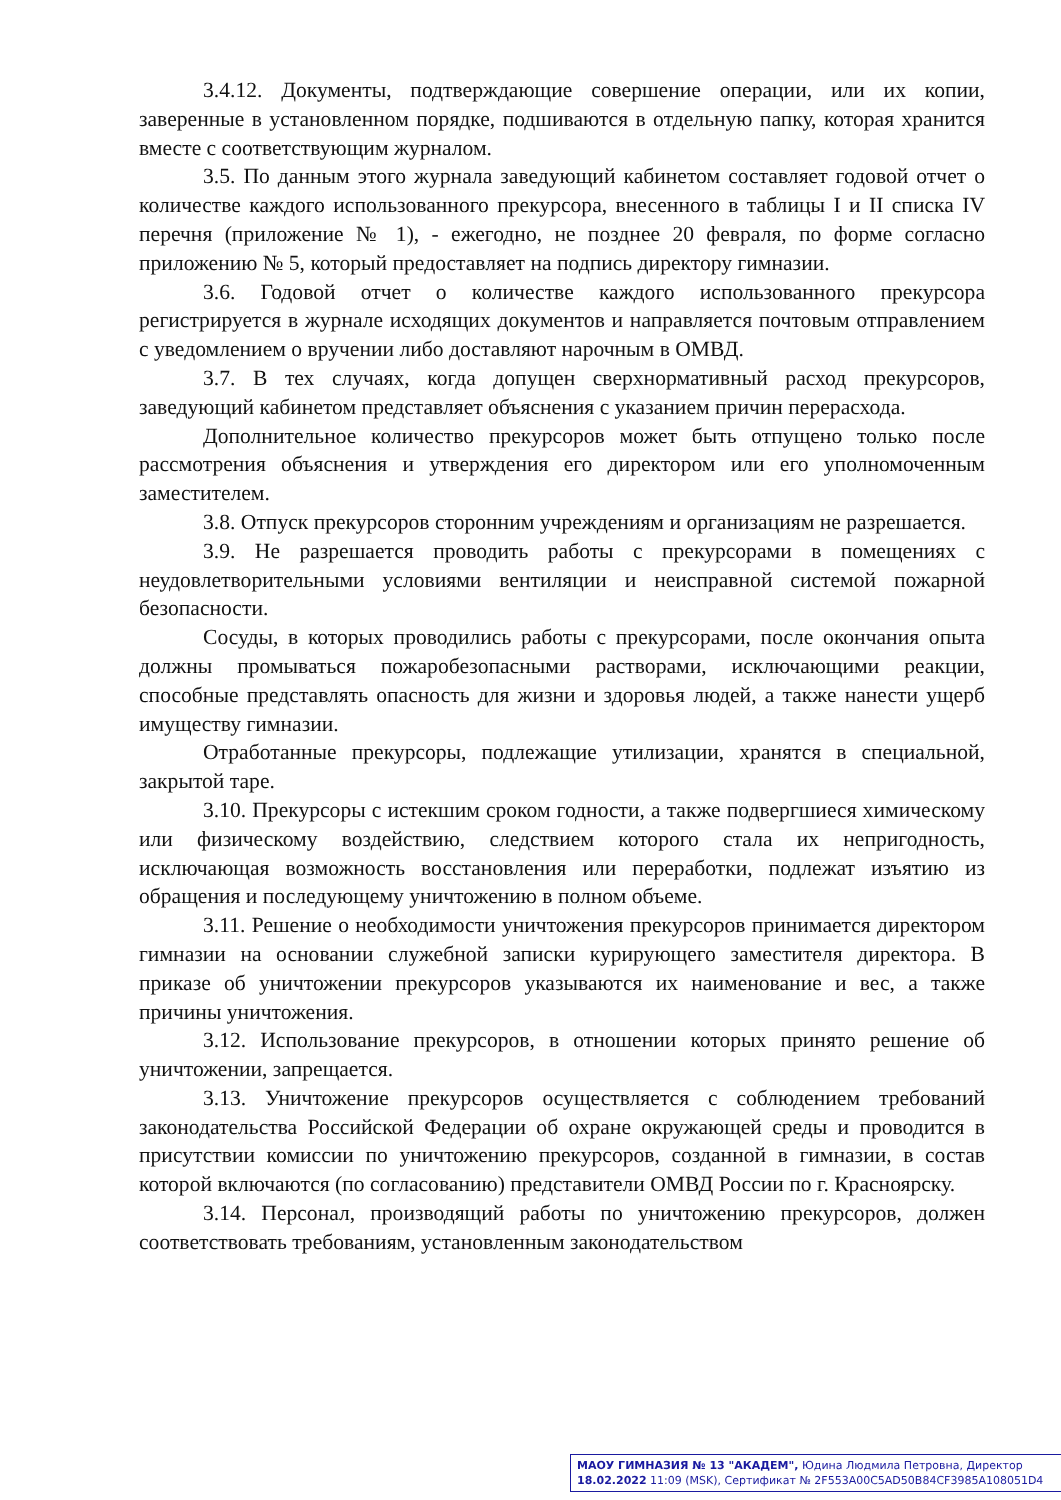3.4.12. Документы, подтверждающие совершение операции, или их копии, заверенные в установленном порядке, подшиваются в отдельную папку, которая хранится вместе с соответствующим журналом.
3.5. По данным этого журнала заведующий кабинетом составляет годовой отчет о количестве каждого использованного прекурсора, внесенного в таблицы I и II списка IV перечня (приложение № 1), - ежегодно, не позднее 20 февраля, по форме согласно приложению № 5, который предоставляет на подпись директору гимназии.
3.6. Годовой отчет о количестве каждого использованного прекурсора регистрируется в журнале исходящих документов и направляется почтовым отправлением с уведомлением о вручении либо доставляют нарочным в ОМВД.
3.7. В тех случаях, когда допущен сверхнормативный расход прекурсоров, заведующий кабинетом представляет объяснения с указанием причин перерасхода.
Дополнительное количество прекурсоров может быть отпущено только после рассмотрения объяснения и утверждения его директором или его уполномоченным заместителем.
3.8. Отпуск прекурсоров сторонним учреждениям и организациям не разрешается.
3.9. Не разрешается проводить работы с прекурсорами в помещениях с неудовлетворительными условиями вентиляции и неисправной системой пожарной безопасности.
Сосуды, в которых проводились работы с прекурсорами, после окончания опыта должны промываться пожаробезопасными растворами, исключающими реакции, способные представлять опасность для жизни и здоровья людей, а также нанести ущерб имуществу гимназии.
Отработанные прекурсоры, подлежащие утилизации, хранятся в специальной, закрытой таре.
3.10. Прекурсоры с истекшим сроком годности, а также подвергшиеся химическому или физическому воздействию, следствием которого стала их непригодность, исключающая возможность восстановления или переработки, подлежат изъятию из обращения и последующему уничтожению в полном объеме.
3.11. Решение о необходимости уничтожения прекурсоров принимается директором гимназии на основании служебной записки курирующего заместителя директора. В приказе об уничтожении прекурсоров указываются их наименование и вес, а также причины уничтожения.
3.12. Использование прекурсоров, в отношении которых принято решение об уничтожении, запрещается.
3.13. Уничтожение прекурсоров осуществляется с соблюдением требований законодательства Российской Федерации об охране окружающей среды и проводится в присутствии комиссии по уничтожению прекурсоров, созданной в гимназии, в состав которой включаются (по согласованию) представители ОМВД России по г. Красноярску.
3.14. Персонал, производящий работы по уничтожению прекурсоров, должен соответствовать требованиям, установленным законодательством
МАОУ ГИМНАЗИЯ № 13 "АКАДЕМ", Юдина Людмила Петровна, Директор
18.02.2022 11:09 (MSK), Сертификат № 2F553A00C5AD50B84CF3985A108051D4